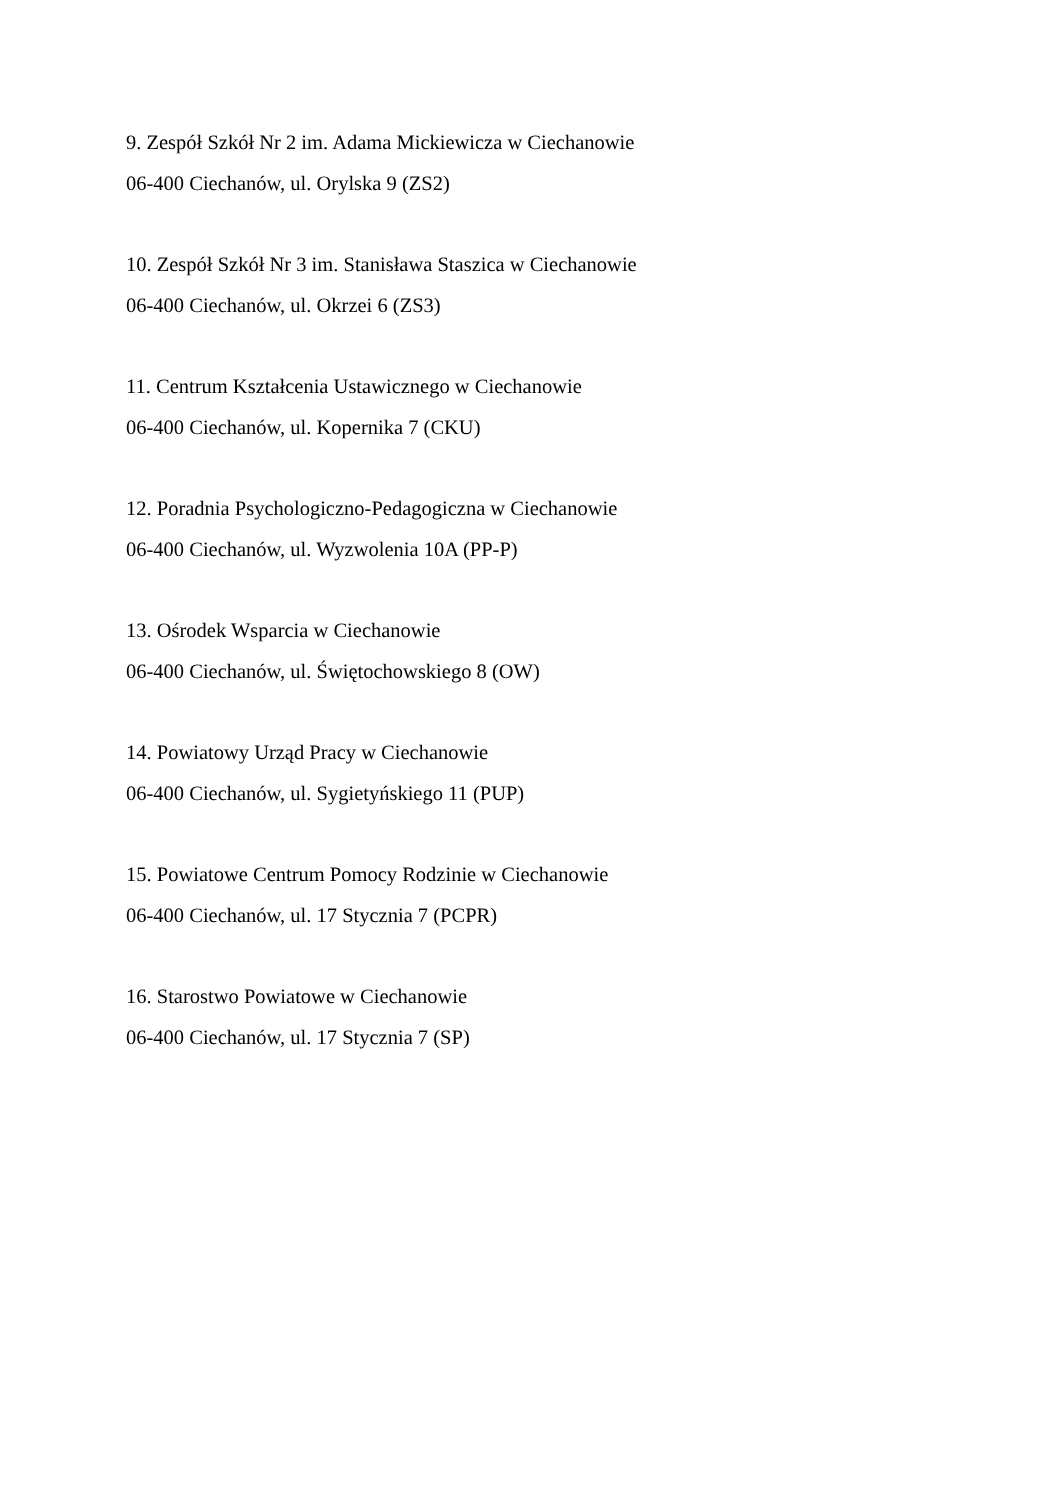9. Zespół Szkół Nr 2 im. Adama Mickiewicza w Ciechanowie
06-400 Ciechanów, ul. Orylska 9 (ZS2)
10. Zespół Szkół Nr 3 im. Stanisława Staszica w Ciechanowie
06-400 Ciechanów, ul. Okrzei 6 (ZS3)
11. Centrum Kształcenia Ustawicznego w Ciechanowie
06-400 Ciechanów, ul. Kopernika 7 (CKU)
12. Poradnia Psychologiczno-Pedagogiczna w Ciechanowie
06-400 Ciechanów, ul. Wyzwolenia 10A (PP-P)
13. Ośrodek Wsparcia w Ciechanowie
06-400 Ciechanów, ul. Świętochowskiego 8 (OW)
14. Powiatowy Urząd Pracy w Ciechanowie
06-400 Ciechanów, ul. Sygietyńskiego 11 (PUP)
15. Powiatowe Centrum Pomocy Rodzinie w Ciechanowie
06-400 Ciechanów, ul. 17 Stycznia 7 (PCPR)
16. Starostwo Powiatowe w Ciechanowie
06-400 Ciechanów, ul. 17 Stycznia 7 (SP)